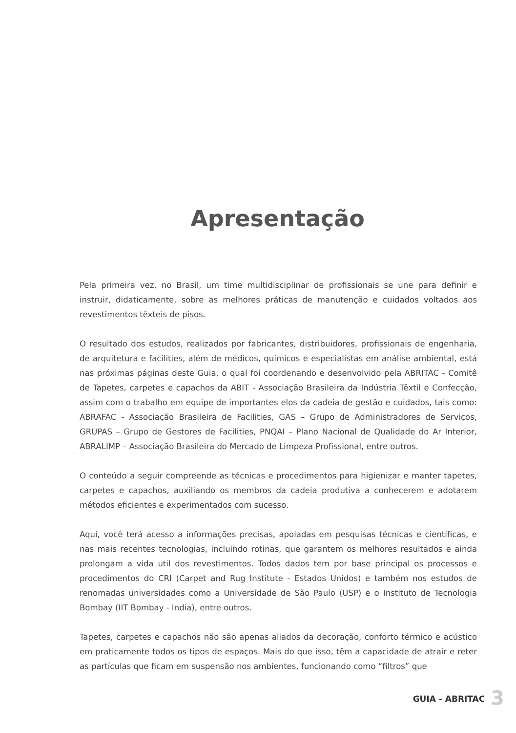Apresentação
Pela primeira vez, no Brasil, um time multidisciplinar de profissionais se une para definir e instruir, didaticamente, sobre as melhores práticas de manutenção e cuidados voltados aos revestimentos têxteis de pisos.
O resultado dos estudos, realizados por fabricantes, distribuidores, profissionais de engenharia, de arquitetura e facilities, além de médicos, químicos e especialistas em análise ambiental, está nas próximas páginas deste Guia, o qual foi coordenando e desenvolvido pela ABRITAC - Comitê de Tapetes, carpetes e capachos da ABIT - Associação Brasileira da Indústria Têxtil e Confecção, assim com o trabalho em equipe de importantes elos da cadeia de gestão e cuidados, tais como: ABRAFAC - Associação Brasileira de Facilities, GAS – Grupo de Administradores de Serviços, GRUPAS – Grupo de Gestores de Facilities, PNQAI – Plano Nacional de Qualidade do Ar Interior, ABRALIMP – Associação Brasileira do Mercado de Limpeza Profissional, entre outros.
O conteúdo a seguir compreende as técnicas e procedimentos para higienizar e manter tapetes, carpetes e capachos, auxiliando os membros da cadeia produtiva a conhecerem e adotarem métodos eficientes e experimentados com sucesso.
Aqui, você terá acesso a informações precisas, apoiadas em pesquisas técnicas e científicas, e nas mais recentes tecnologias, incluindo rotinas, que garantem os melhores resultados e ainda prolongam a vida util dos revestimentos. Todos dados tem por base principal os processos e procedimentos do CRI (Carpet and Rug Institute - Estados Unidos) e também nos estudos de renomadas universidades como a Universidade de São Paulo (USP) e o Instituto de Tecnologia Bombay (IIT Bombay - India), entre outros.
Tapetes, carpetes e capachos não são apenas aliados da decoração, conforto térmico e acústico em praticamente todos os tipos de espaços. Mais do que isso, têm a capacidade de atrair e reter as partículas que ficam em suspensão nos ambientes, funcionando como “filtros” que
GUIA - ABRITAC 3